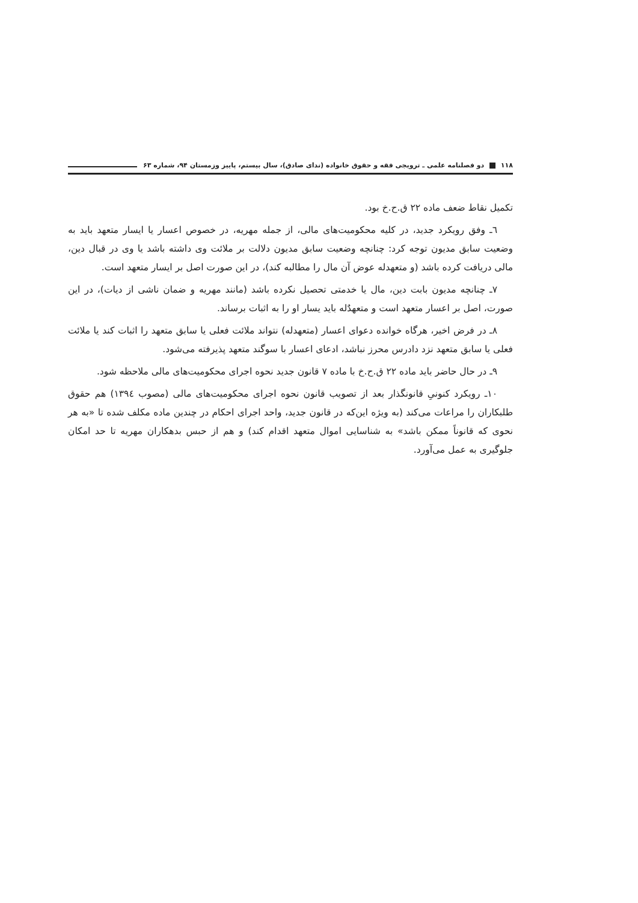۱۱۸ دو فصلنامه علمی ـ ترویجی فقه و حقوق خانواده (ندای صادق)، سال بیستم، پاییز وزمستان ۹۴، شماره ۶۳
تکمیل نقاط ضعف ماده ۲۲ ق.ح.خ بود.
٦ـ وفق رویکرد جدید، در کلیه محکومیت‌های مالی، از جمله مهریه، در خصوص اعسار یا ایسار متعهد باید به وضعیت سابق مدیون توجه کرد: چنانچه وضعیت سابق مدیون دلالت بر ملائت وی داشته باشد یا وی در قبال دین، مالی دریافت کرده باشد (و متعهدله عوض آن مال را مطالبه کند)، در این صورت اصل بر ایسار متعهد است.
۷ـ چنانچه مدیون بابت دین، مال یا خدمتی تحصیل نکرده باشد (مانند مهریه و ضمان ناشی از دیات)، در این صورت، اصل بر اعسار متعهد است و متعهدٌله باید یسار او را به اثبات برساند.
۸ـ در فرض اخیر، هرگاه خوانده دعوای اعسار (متعهدله) نتواند ملائت فعلی یا سابق متعهد را اثبات کند یا ملائت فعلی یا سابق متعهد نزد دادرس محرز نباشد، ادعای اعسار با سوگند متعهد پذیرفته می‌شود.
۹ـ در حال حاضر باید ماده ۲۲ ق.ح.خ با ماده ۷ قانون جدید نحوه اجرای محکومیت‌های مالی ملاحظه شود.
۱۰ـ رویکرد کنونیِ قانونگذار بعد از تصویب قانون نحوه اجرای محکومیت‌های مالی (مصوب ١٣٩٤) هم حقوق طلبکاران را مراعات می‌کند (به ویژه این‌که در قانون جدید، واحد اجرای احکام در چندین ماده مکلف شده تا «به هر نحوی که قانوناً ممکن باشد» به شناسایی اموال متعهد اقدام کند) و هم از حبس بدهکاران مهریه تا حد امکان جلوگیری به عمل می‌آورد.